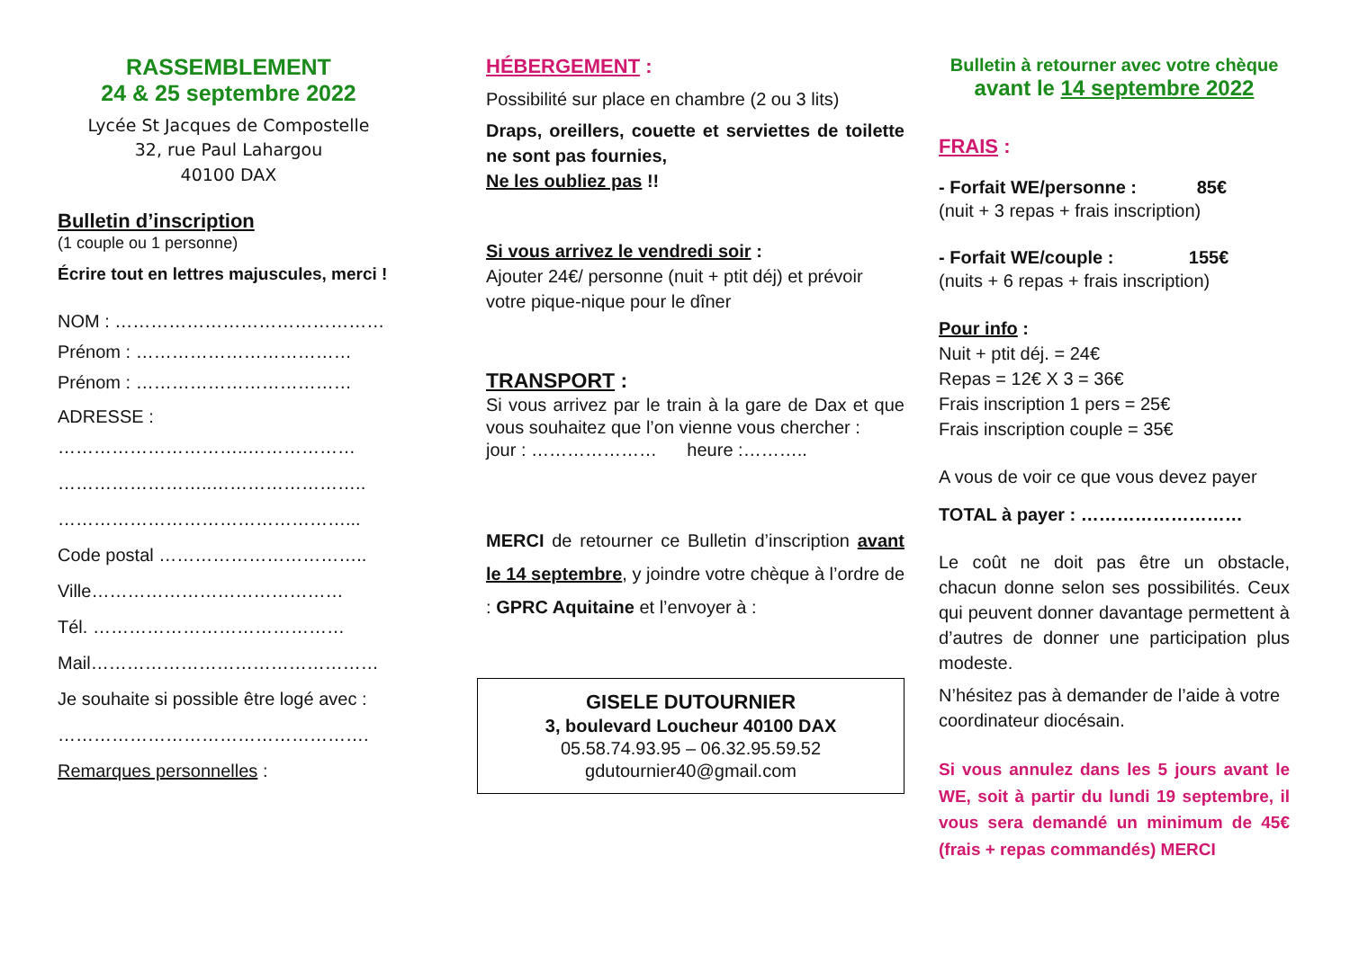RASSEMBLEMENT
24 & 25 septembre 2022
Lycée St Jacques de Compostelle
32, rue Paul Lahargou
40100 DAX
Bulletin d’inscription
(1 couple ou 1 personne)
Écrire tout en lettres majuscules, merci !
NOM : ………………………………………
Prénom : ………………………………
Prénom : ………………………………
ADRESSE :
…………………………..………………
……………………..……………………..
…………………………………………...
Code postal ……………………………..
Ville……………………………………
Tél. ……………………………………
Mail…………………………………………
Je souhaite si possible être logé avec :
…………………………………………….
Remarques personnelles :
HÉBERGEMENT :
Possibilité sur place en chambre (2 ou 3 lits)
Draps, oreillers, couette et serviettes de toilette ne sont pas fournies,
Ne les oubliez pas !!
Si vous arrivez le vendredi soir :
Ajouter 24€/ personne (nuit + ptit déj) et prévoir votre pique-nique pour le dîner
TRANSPORT :
Si vous arrivez par le train à la gare de Dax et que vous souhaitez que l’on vienne vous chercher :
jour : ………………… heure :………..
MERCI de retourner ce Bulletin d’inscription avant le 14 septembre, y joindre votre chèque à l’ordre de : GPRC Aquitaine et l’envoyer à :
GISELE DUTOURNIER
3, boulevard Loucheur 40100 DAX
05.58.74.93.95 – 06.32.95.59.52
gdutournier40@gmail.com
Bulletin à retourner avec votre chèque
avant le 14 septembre 2022
FRAIS :
- Forfait WE/personne : 85€
(nuit + 3 repas + frais inscription)
- Forfait WE/couple : 155€
(nuits + 6 repas + frais inscription)
Pour info :
Nuit + ptit déj. = 24€
Repas = 12€ X 3 = 36€
Frais inscription 1 pers = 25€
Frais inscription couple = 35€
A vous de voir ce que vous devez payer
TOTAL à payer : ………………………
Le coût ne doit pas être un obstacle, chacun donne selon ses possibilités. Ceux qui peuvent donner davantage permettent à d’autres de donner une participation plus modeste.
N’hésitez pas à demander de l’aide à votre coordinateur diocésain.
Si vous annulez dans les 5 jours avant le WE, soit à partir du lundi 19 septembre, il vous sera demandé un minimum de 45€ (frais + repas commandés) MERCI